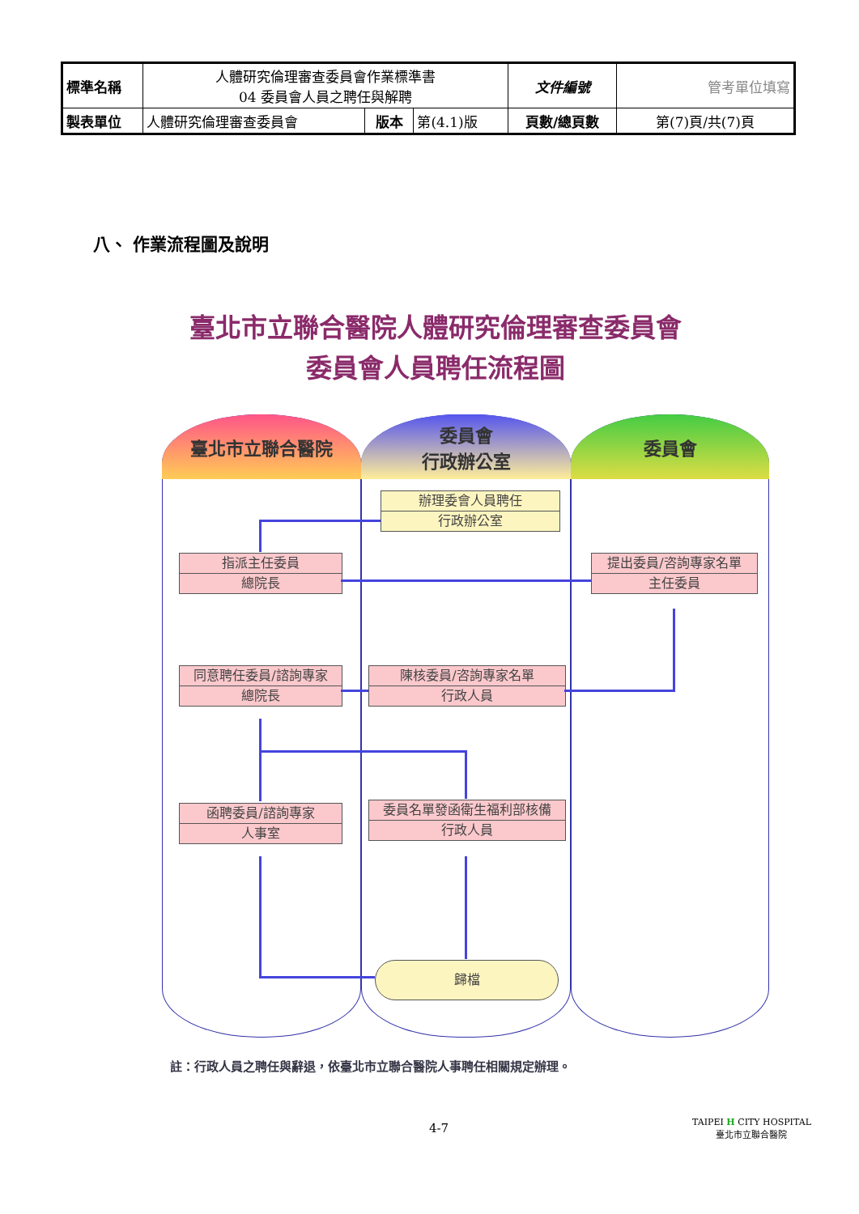| 標準名稱 | 人體研究倫理審查委員會作業標準書 04 委員會人員之聘任與解聘 | | | 文件編號 | 管考單位填寫 |
| 製表單位 | 人體研究倫理審查委員會 | 版本 | 第(4.1)版 | 頁數/總頁數 | 第(7)頁/共(7)頁 |
八、 作業流程圖及說明
臺北市立聯合醫院人體研究倫理審查委員會
委員會人員聘任流程圖
臺北市立聯合醫院
委員會
行政辦公室
委員會
辦理委會人員聘任
行政辦公室
指派主任委員
總院長
提出委員/咨詢專家名單
主任委員
同意聘任委員/諮詢專家
總院長
陳核委員/咨詢專家名單
行政人員
函聘委員/諮詢專家
人事室
委員名單發函衛生福利部核備
行政人員
歸檔
註：行政人員之聘任與辭退，依臺北市立聯合醫院人事聘任相關規定辦理。
4-7
TAIPEI H CITY HOSPITAL
臺北市立聯合醫院